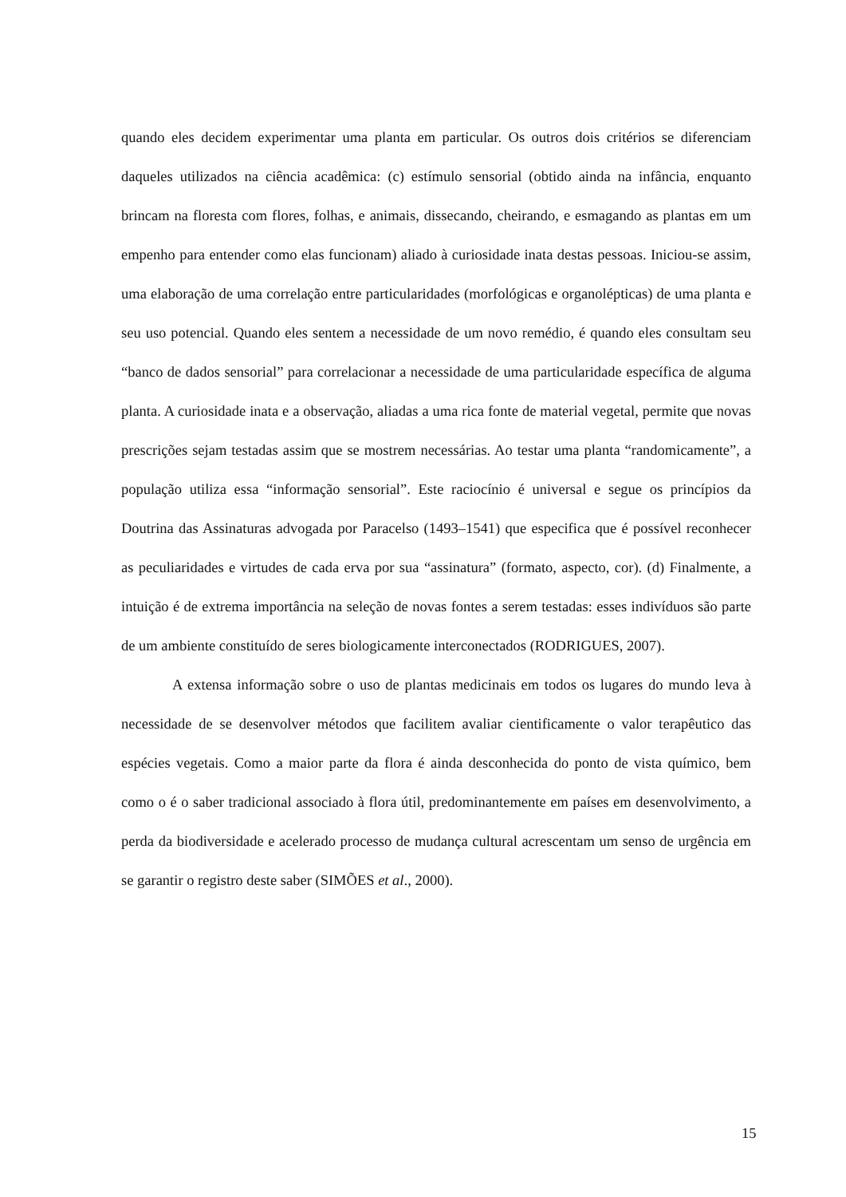quando eles decidem experimentar uma planta em particular. Os outros dois critérios se diferenciam daqueles utilizados na ciência acadêmica: (c) estímulo sensorial (obtido ainda na infância, enquanto brincam na floresta com flores, folhas, e animais, dissecando, cheirando, e esmagando as plantas em um empenho para entender como elas funcionam) aliado à curiosidade inata destas pessoas. Iniciou-se assim, uma elaboração de uma correlação entre particularidades (morfológicas e organolépticas) de uma planta e seu uso potencial. Quando eles sentem a necessidade de um novo remédio, é quando eles consultam seu “banco de dados sensorial” para correlacionar a necessidade de uma particularidade específica de alguma planta. A curiosidade inata e a observação, aliadas a uma rica fonte de material vegetal, permite que novas prescrições sejam testadas assim que se mostrem necessárias. Ao testar uma planta “randomicamente”, a população utiliza essa “informação sensorial”. Este raciocínio é universal e segue os princípios da Doutrina das Assinaturas advogada por Paracelso (1493–1541) que especifica que é possível reconhecer as peculiaridades e virtudes de cada erva por sua “assinatura” (formato, aspecto, cor). (d) Finalmente, a intuição é de extrema importância na seleção de novas fontes a serem testadas: esses indivíduos são parte de um ambiente constituído de seres biologicamente interconectados (RODRIGUES, 2007).
A extensa informação sobre o uso de plantas medicinais em todos os lugares do mundo leva à necessidade de se desenvolver métodos que facilitem avaliar cientificamente o valor terapêutico das espécies vegetais. Como a maior parte da flora é ainda desconhecida do ponto de vista químico, bem como o é o saber tradicional associado à flora útil, predominantemente em países em desenvolvimento, a perda da biodiversidade e acelerado processo de mudança cultural acrescentam um senso de urgência em se garantir o registro deste saber (SIMÕES et al., 2000).
15